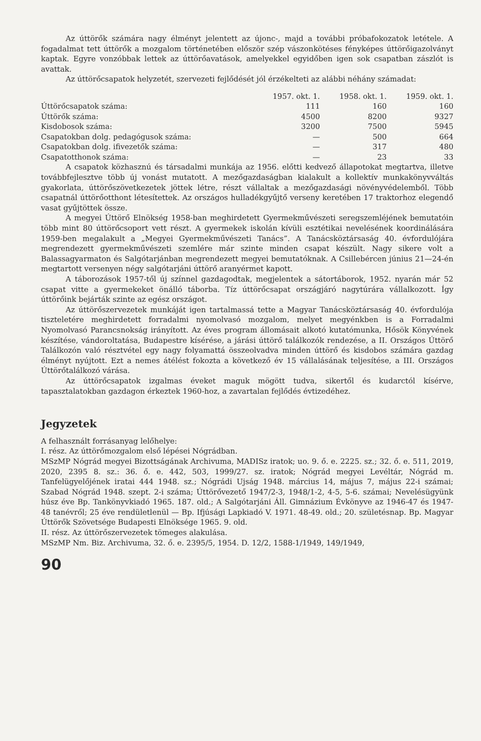Az úttörők számára nagy élményt jelentett az újonc-, majd a további próbafokozatok letétele. A fogadalmat tett úttörők a mozgalom történetében először szép vászonkötéses fényképes úttörőigazolványt kaptak. Egyre vonzóbbak lettek az úttörőavatások, amelyekkel egyidőben igen sok csapatban zászlót is avattak.
Az úttörőcsapatok helyzetét, szervezeti fejlődését jól érzékelteti az alábbi néhány számadat:
| | 1957. okt. 1. | 1958. okt. 1. | 1959. okt. 1. |
| --- | --- | --- | --- |
| Úttörőcsapatok száma: | 111 | 160 | 160 |
| Úttörők száma: | 4500 | 8200 | 9327 |
| Kisdobosok száma: | 3200 | 7500 | 5945 |
| Csapatokban dolg. pedagógusok száma: | — | 500 | 664 |
| Csapatokban dolg. ifivezetők száma: | — | 317 | 480 |
| Csapatotthonok száma: | — | 23 | 33 |
A csapatok közhasznú és társadalmi munkája az 1956. előtti kedvező állapotokat megtartva, illetve továbbfejlesztve több új vonást mutatott. A mezőgazdaságban kialakult a kollektív munkakönyvváltás gyakorlata, úttörőszövetkezetek jöttek létre, részt vállaltak a mezőgazdasági növényvédelemből. Több csapatnál úttörőotthont létesítettek. Az országos hulladékgyűjtő verseny keretében 17 traktorhoz elegendő vasat gyűjtöttek össze.
A megyei Úttörő Elnökség 1958-ban meghirdetett Gyermekművészeti seregszemléjének bemutatóin több mint 80 úttörőcsoport vett részt. A gyermekek iskolán kívüli esztétikai nevelésének koordinálására 1959-ben megalakult a „Megyei Gyermekművészeti Tanács”. A Tanácsköztársaság 40. évfordulójára megrendezett gyermekművészeti szemlére már szinte minden csapat készült. Nagy sikere volt a Balassagyarmaton és Salgótarjánban megrendezett megyei bemutatóknak. A Csillebércen június 21—24-én megtartott versenyen négy salgótarjáni úttörő aranyérmet kapott.
A táborozások 1957-től új színnel gazdagodtak, megjelentek a sátortáborok, 1952. nyarán már 52 csapat vitte a gyermekeket önálló táborba. Tíz úttörőcsapat országjáró nagytúrára vállalkozott. Így úttörőink bejárták szinte az egész országot.
Az úttörőszervezetek munkáját igen tartalmassá tette a Magyar Tanácsköztársaság 40. évfordulója tiszteletére meghirdetett forradalmi nyomolvasó mozgalom, melyet megyénkben is a Forradalmi Nyomolvasó Parancsnokság irányított. Az éves program állomásait alkotó kutatómunka, Hősök Könyvének készítése, vándoroltatása, Budapestre kísérése, a járási úttörő találkozók rendezése, a II. Országos Úttörő Találkozón való résztvétel egy nagy folyamattá összeolvadva minden úttörő és kisdobos számára gazdag élményt nyújtott. Ezt a nemes átélést fokozta a következő év 15 vállalásának teljesítése, a III. Országos Úttörőtalálkozó várása.
Az úttörőcsapatok izgalmas éveket maguk mögött tudva, sikertől és kudarctól kísérve, tapasztalatokban gazdagon érkeztek 1960-hoz, a zavartalan fejlődés évtizedéhez.
Jegyzetek
A felhasznált forrásanyag lelőhelye:
I. rész. Az úttörőmozgalom első lépései Nógrádban.
MSzMP Nógrád megyei Bizottságának Archivuma, MADISz iratok; uo. 9. ő. e. 2225. sz.; 32. ő. e. 511, 2019, 2020, 2395 8. sz.: 36. ő. e. 442, 503, 1999/27. sz. iratok; Nógrád megyei Levéltár, Nógrád m. Tanfelügyelőjének iratai 444 1948. sz.; Nógrádi Ujság 1948. március 14, május 7, május 22-i számai; Szabad Nógrád 1948. szept. 2-i száma; Úttörővezető 1947/2-3, 1948/1-2, 4-5, 5-6. számai; Nevelésügyünk húsz éve Bp. Tankönyvkiadó 1965. 187. old.; A Salgótarjáni Áll. Gimnázium Évkönyve az 1946-47 és 1947-48 tanévről; 25 éve rendületlenül — Bp. Ifjúsági Lapkiadó V. 1971. 48-49. old.; 20. születésnap. Bp. Magyar Úttörők Szövetsége Budapesti Elnöksége 1965. 9. old.
II. rész. Az úttörőszervezetek tömeges alakulása.
MSzMP Nm. Biz. Archivuma, 32. ő. e. 2395/5, 1954. D. 12/2, 1588-1/1949, 149/1949,
90